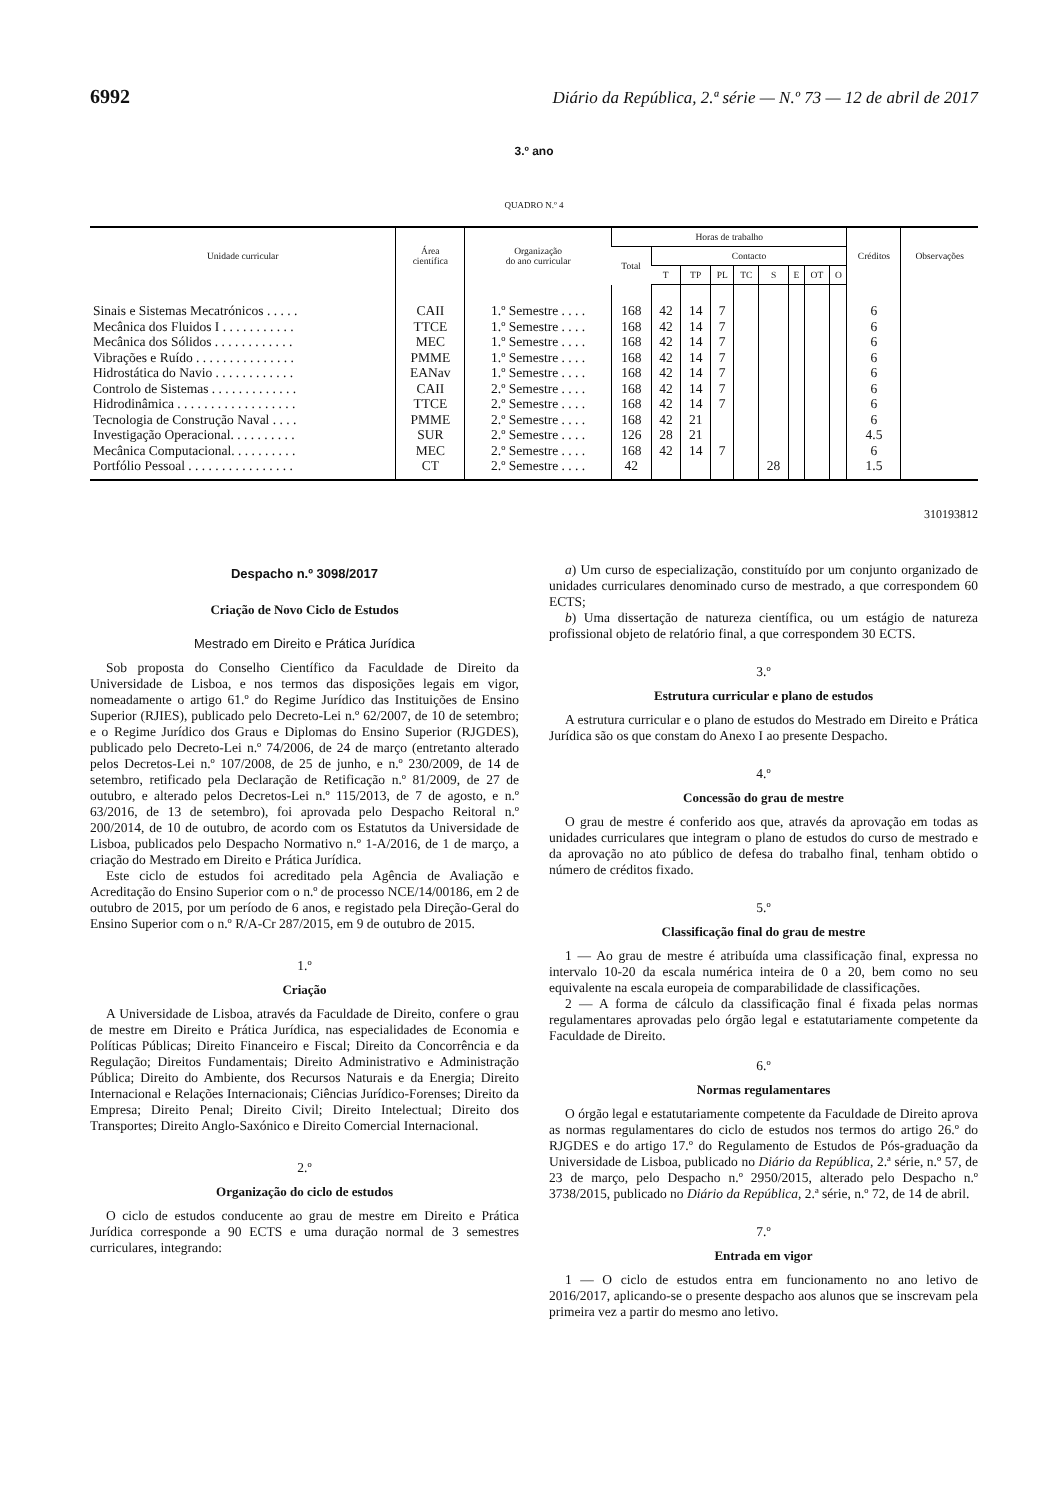6992 Diário da República, 2.ª série — N.º 73 — 12 de abril de 2017
3.º ano
QUADRO N.º 4
| Unidade curricular | Área científica | Organização do ano curricular | Horas de trabalho | | | | | | | | | Créditos | Observações |
| --- | --- | --- | --- | --- | --- | --- | --- | --- | --- | --- | --- | --- | --- |
| | | | Total | Contacto | | | | | | | | | |
| | | | | T | TP | PL | TC | S | E | OT | O | | |
| Sinais e Sistemas Mecatrónicos . . . . . | CAII | 1.º Semestre . . . . | 168 | 42 | 14 | 7 | | | | | | 6 | |
| Mecânica dos Fluidos I . . . . . . . . . . . | TTCE | 1.º Semestre . . . . | 168 | 42 | 14 | 7 | | | | | | 6 | |
| Mecânica dos Sólidos . . . . . . . . . . . . | MEC | 1.º Semestre . . . . | 168 | 42 | 14 | 7 | | | | | | 6 | |
| Vibrações e Ruído . . . . . . . . . . . . . . . | PMME | 1.º Semestre . . . . | 168 | 42 | 14 | 7 | | | | | | 6 | |
| Hidrostática do Navio . . . . . . . . . . . . | EANav | 1.º Semestre . . . . | 168 | 42 | 14 | 7 | | | | | | 6 | |
| Controlo de Sistemas . . . . . . . . . . . . . | CAII | 2.º Semestre . . . . | 168 | 42 | 14 | 7 | | | | | | 6 | |
| Hidrodinâmica . . . . . . . . . . . . . . . . . . | TTCE | 2.º Semestre . . . . | 168 | 42 | 14 | 7 | | | | | | 6 | |
| Tecnologia de Construção Naval . . . . | PMME | 2.º Semestre . . . . | 168 | 42 | 21 | | | | | | | 6 | |
| Investigação Operacional. . . . . . . . . . | SUR | 2.º Semestre . . . . | 126 | 28 | 21 | | | | | | | 4.5 | |
| Mecânica Computacional. . . . . . . . . . | MEC | 2.º Semestre . . . . | 168 | 42 | 14 | 7 | | | | | | 6 | |
| Portfólio Pessoal . . . . . . . . . . . . . . . . | CT | 2.º Semestre . . . . | 42 | | | | | 28 | | | | 1.5 | |
310193812
Despacho n.º 3098/2017
Criação de Novo Ciclo de Estudos
Mestrado em Direito e Prática Jurídica
Sob proposta do Conselho Científico da Faculdade de Direito da Universidade de Lisboa, e nos termos das disposições legais em vigor, nomeadamente o artigo 61.º do Regime Jurídico das Instituições de Ensino Superior (RJIES), publicado pelo Decreto-Lei n.º 62/2007, de 10 de setembro; e o Regime Jurídico dos Graus e Diplomas do Ensino Superior (RJGDES), publicado pelo Decreto-Lei n.º 74/2006, de 24 de março (entretanto alterado pelos Decretos-Lei n.º 107/2008, de 25 de junho, e n.º 230/2009, de 14 de setembro, retificado pela Declaração de Retificação n.º 81/2009, de 27 de outubro, e alterado pelos Decretos-Lei n.º 115/2013, de 7 de agosto, e n.º 63/2016, de 13 de setembro), foi aprovada pelo Despacho Reitoral n.º 200/2014, de 10 de outubro, de acordo com os Estatutos da Universidade de Lisboa, publicados pelo Despacho Normativo n.º 1-A/2016, de 1 de março, a criação do Mestrado em Direito e Prática Jurídica.
Este ciclo de estudos foi acreditado pela Agência de Avaliação e Acreditação do Ensino Superior com o n.º de processo NCE/14/00186, em 2 de outubro de 2015, por um período de 6 anos, e registado pela Direção-Geral do Ensino Superior com o n.º R/A-Cr 287/2015, em 9 de outubro de 2015.
1.º
Criação
A Universidade de Lisboa, através da Faculdade de Direito, confere o grau de mestre em Direito e Prática Jurídica, nas especialidades de Economia e Políticas Públicas; Direito Financeiro e Fiscal; Direito da Concorrência e da Regulação; Direitos Fundamentais; Direito Administrativo e Administração Pública; Direito do Ambiente, dos Recursos Naturais e da Energia; Direito Internacional e Relações Internacionais; Ciências Jurídico-Forenses; Direito da Empresa; Direito Penal; Direito Civil; Direito Intelectual; Direito dos Transportes; Direito Anglo-Saxónico e Direito Comercial Internacional.
2.º
Organização do ciclo de estudos
O ciclo de estudos conducente ao grau de mestre em Direito e Prática Jurídica corresponde a 90 ECTS e uma duração normal de 3 semestres curriculares, integrando:
a) Um curso de especialização, constituído por um conjunto organizado de unidades curriculares denominado curso de mestrado, a que correspondem 60 ECTS;
b) Uma dissertação de natureza científica, ou um estágio de natureza profissional objeto de relatório final, a que correspondem 30 ECTS.
3.º
Estrutura curricular e plano de estudos
A estrutura curricular e o plano de estudos do Mestrado em Direito e Prática Jurídica são os que constam do Anexo I ao presente Despacho.
4.º
Concessão do grau de mestre
O grau de mestre é conferido aos que, através da aprovação em todas as unidades curriculares que integram o plano de estudos do curso de mestrado e da aprovação no ato público de defesa do trabalho final, tenham obtido o número de créditos fixado.
5.º
Classificação final do grau de mestre
1 — Ao grau de mestre é atribuída uma classificação final, expressa no intervalo 10-20 da escala numérica inteira de 0 a 20, bem como no seu equivalente na escala europeia de comparabilidade de classificações.
2 — A forma de cálculo da classificação final é fixada pelas normas regulamentares aprovadas pelo órgão legal e estatutariamente competente da Faculdade de Direito.
6.º
Normas regulamentares
O órgão legal e estatutariamente competente da Faculdade de Direito aprova as normas regulamentares do ciclo de estudos nos termos do artigo 26.º do RJGDES e do artigo 17.º do Regulamento de Estudos de Pós-graduação da Universidade de Lisboa, publicado no Diário da República, 2.ª série, n.º 57, de 23 de março, pelo Despacho n.º 2950/2015, alterado pelo Despacho n.º 3738/2015, publicado no Diário da República, 2.ª série, n.º 72, de 14 de abril.
7.º
Entrada em vigor
1 — O ciclo de estudos entra em funcionamento no ano letivo de 2016/2017, aplicando-se o presente despacho aos alunos que se inscrevam pela primeira vez a partir do mesmo ano letivo.